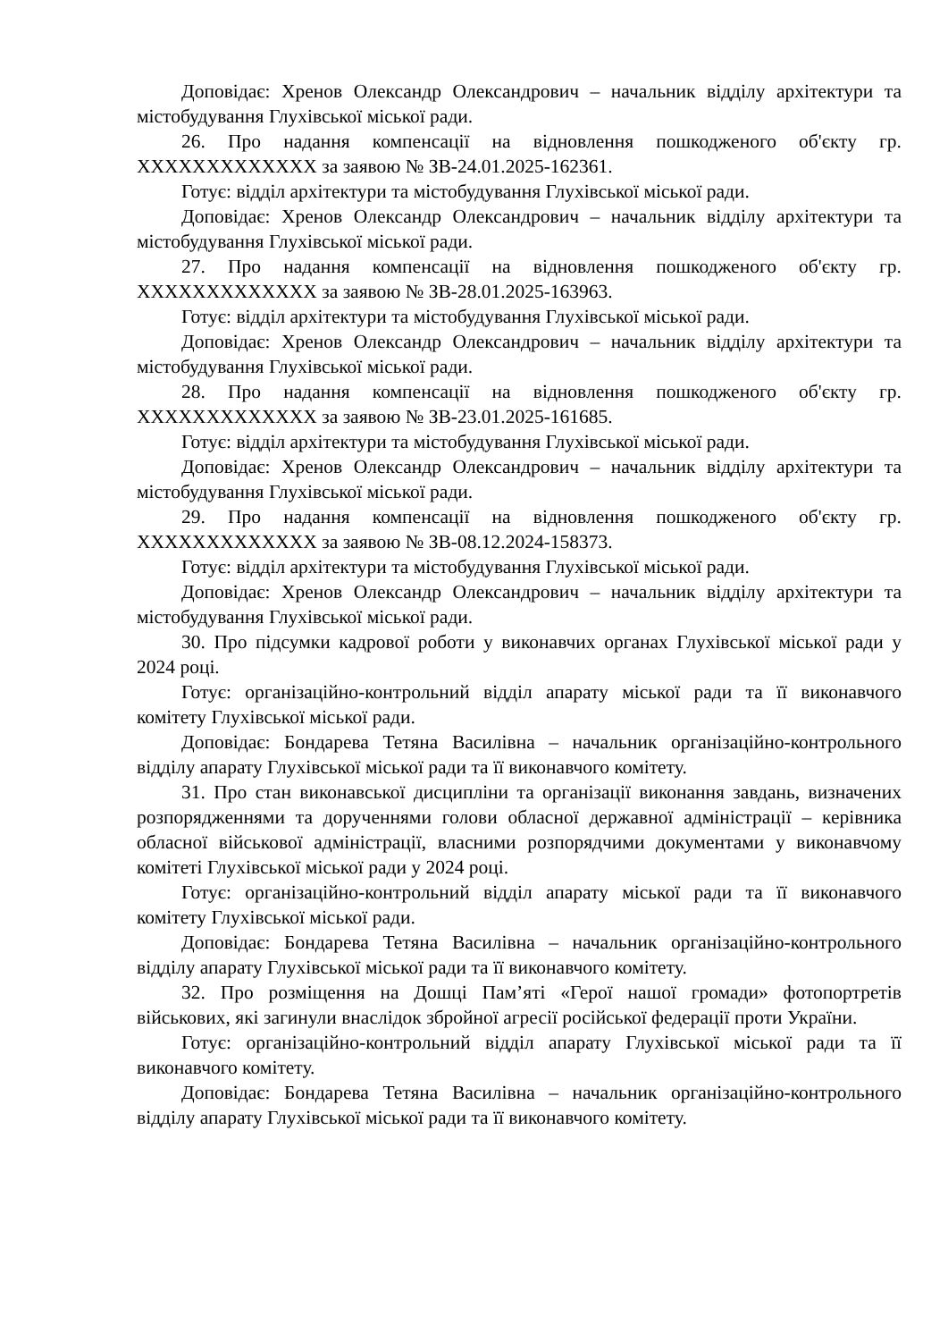Доповідає: Хренов Олександр Олександрович – начальник відділу архітектури та містобудування Глухівської міської ради.
26. Про надання компенсації на відновлення пошкодженого об'єкту гр. ХХХХХХХХХХХХХ за заявою № ЗВ-24.01.2025-162361.
Готує: відділ архітектури та містобудування Глухівської міської ради.
Доповідає: Хренов Олександр Олександрович – начальник відділу архітектури та містобудування Глухівської міської ради.
27. Про надання компенсації на відновлення пошкодженого об'єкту гр. ХХХХХХХХХХХХХ за заявою № ЗВ-28.01.2025-163963.
Готує: відділ архітектури та містобудування Глухівської міської ради.
Доповідає: Хренов Олександр Олександрович – начальник відділу архітектури та містобудування Глухівської міської ради.
28. Про надання компенсації на відновлення пошкодженого об'єкту гр. ХХХХХХХХХХХХХ за заявою № ЗВ-23.01.2025-161685.
Готує: відділ архітектури та містобудування Глухівської міської ради.
Доповідає: Хренов Олександр Олександрович – начальник відділу архітектури та містобудування Глухівської міської ради.
29. Про надання компенсації на відновлення пошкодженого об'єкту гр. ХХХХХХХХХХХХХ за заявою № ЗВ-08.12.2024-158373.
Готує: відділ архітектури та містобудування Глухівської міської ради.
Доповідає: Хренов Олександр Олександрович – начальник відділу архітектури та містобудування Глухівської міської ради.
30. Про підсумки кадрової роботи у виконавчих органах Глухівської міської ради у 2024 році.
Готує: організаційно-контрольний відділ апарату міської ради та її виконавчого комітету Глухівської міської ради.
Доповідає: Бондарева Тетяна Василівна – начальник організаційно-контрольного відділу апарату Глухівської міської ради та її виконавчого комітету.
31. Про стан виконавської дисципліни та організації виконання завдань, визначених розпорядженнями та дорученнями голови обласної державної адміністрації – керівника обласної військової адміністрації, власними розпорядчими документами у виконавчому комітеті Глухівської міської ради у 2024 році.
Готує: організаційно-контрольний відділ апарату міської ради та її виконавчого комітету Глухівської міської ради.
Доповідає: Бондарева Тетяна Василівна – начальник організаційно-контрольного відділу апарату Глухівської міської ради та її виконавчого комітету.
32. Про розміщення на Дошці Пам’яті «Герої нашої громади» фотопортретів військових, які загинули внаслідок збройної агресії російської федерації проти України.
Готує: організаційно-контрольний відділ апарату Глухівської міської ради та її виконавчого комітету.
Доповідає: Бондарева Тетяна Василівна – начальник організаційно-контрольного відділу апарату Глухівської міської ради та її виконавчого комітету.